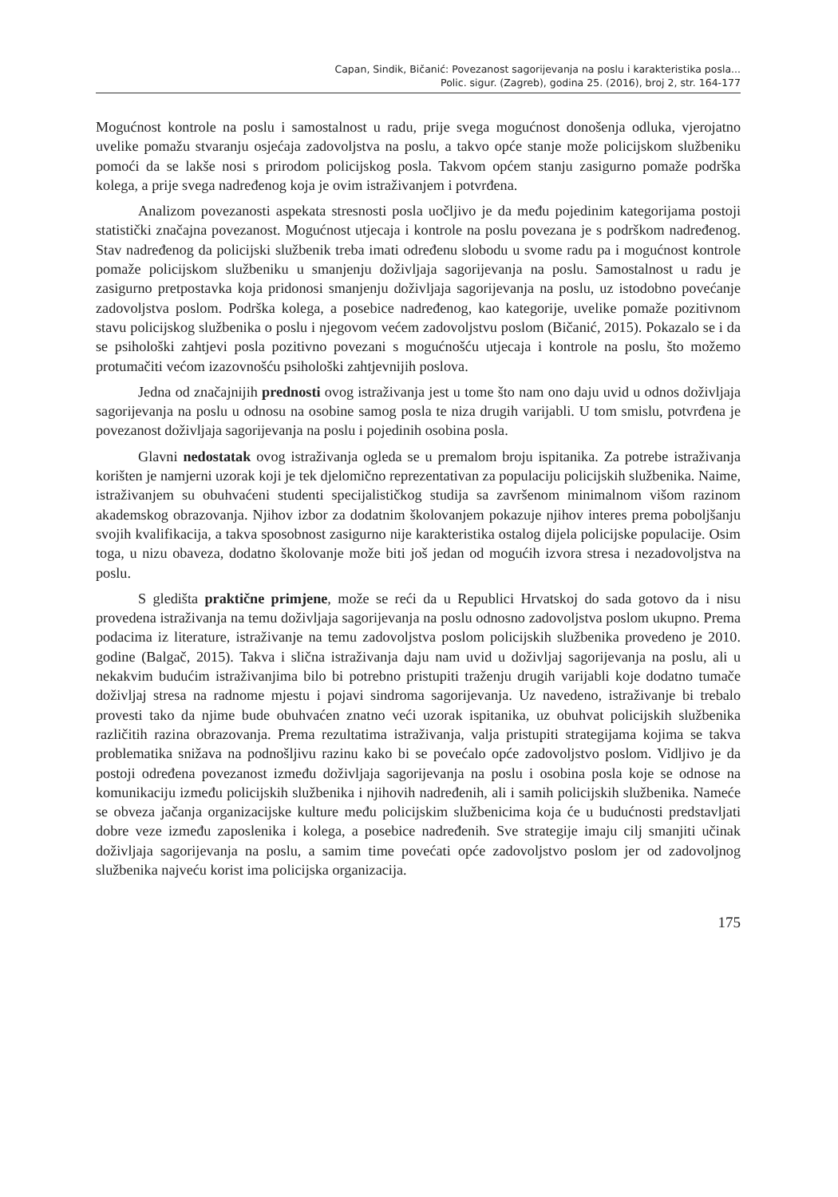Capan, Sindik, Bičanić: Povezanost sagorijevanja na poslu i karakteristika posla...
Polic. sigur. (Zagreb), godina 25. (2016), broj 2, str. 164-177
Mogućnost kontrole na poslu i samostalnost u radu, prije svega mogućnost donošenja odluka, vjerojatno uvelike pomažu stvaranju osjećaja zadovoljstva na poslu, a takvo opće stanje može policijskom službeniku pomoći da se lakše nosi s prirodom policijskog posla. Takvom općem stanju zasigurno pomaže podrška kolega, a prije svega nadređenog koja je ovim istraživanjem i potvrđena.
Analizom povezanosti aspekata stresnosti posla uočljivo je da među pojedinim kategorijama postoji statistički značajna povezanost. Mogućnost utjecaja i kontrole na poslu povezana je s podrškom nadređenog. Stav nadređenog da policijski službenik treba imati određenu slobodu u svome radu pa i mogućnost kontrole pomaže policijskom službeniku u smanjenju doživljaja sagorijevanja na poslu. Samostalnost u radu je zasigurno pretpostavka koja pridonosi smanjenju doživljaja sagorijevanja na poslu, uz istodobno povećanje zadovoljstva poslom. Podrška kolega, a posebice nadređenog, kao kategorije, uvelike pomaže pozitivnom stavu policijskog službenika o poslu i njegovom većem zadovoljstvu poslom (Bičanić, 2015). Pokazalo se i da se psihološki zahtjevi posla pozitivno povezani s mogućnošću utjecaja i kontrole na poslu, što možemo protumačiti većom izazovnošću psihološki zahtjevnijih poslova.
Jedna od značajnijih prednosti ovog istraživanja jest u tome što nam ono daju uvid u odnos doživljaja sagorijevanja na poslu u odnosu na osobine samog posla te niza drugih varijabli. U tom smislu, potvrđena je povezanost doživljaja sagorijevanja na poslu i pojedinih osobina posla.
Glavni nedostatak ovog istraživanja ogleda se u premalom broju ispitanika. Za potrebe istraživanja korišten je namjerni uzorak koji je tek djelomično reprezentativan za populaciju policijskih službenika. Naime, istraživanjem su obuhvaćeni studenti specijalističkog studija sa završenom minimalnom višom razinom akademskog obrazovanja. Njihov izbor za dodatnim školovanjem pokazuje njihov interes prema poboljšanju svojih kvalifikacija, a takva sposobnost zasigurno nije karakteristika ostalog dijela policijske populacije. Osim toga, u nizu obaveza, dodatno školovanje može biti još jedan od mogućih izvora stresa i nezadovoljstva na poslu.
S gledišta praktične primjene, može se reći da u Republici Hrvatskoj do sada gotovo da i nisu provedena istraživanja na temu doživljaja sagorijevanja na poslu odnosno zadovoljstva poslom ukupno. Prema podacima iz literature, istraživanje na temu zadovoljstva poslom policijskih službenika provedeno je 2010. godine (Balgač, 2015). Takva i slična istraživanja daju nam uvid u doživljaj sagorijevanja na poslu, ali u nekakvim budućim istraživanjima bilo bi potrebno pristupiti traženju drugih varijabli koje dodatno tumače doživljaj stresa na radnome mjestu i pojavi sindroma sagorijevanja. Uz navedeno, istraživanje bi trebalo provesti tako da njime bude obuhvaćen znatno veći uzorak ispitanika, uz obuhvat policijskih službenika različitih razina obrazovanja. Prema rezultatima istraživanja, valja pristupiti strategijama kojima se takva problematika snižava na podnošljivu razinu kako bi se povećalo opće zadovoljstvo poslom. Vidljivo je da postoji određena povezanost između doživljaja sagorijevanja na poslu i osobina posla koje se odnose na komunikaciju između policijskih službenika i njihovih nadređenih, ali i samih policijskih službenika. Nameće se obveza jačanja organizacijske kulture među policijskim službenicima koja će u budućnosti predstavljati dobre veze između zaposlenika i kolega, a posebice nadređenih. Sve strategije imaju cilj smanjiti učinak doživljaja sagorijevanja na poslu, a samim time povećati opće zadovoljstvo poslom jer od zadovoljnog službenika najveću korist ima policijska organizacija.
175